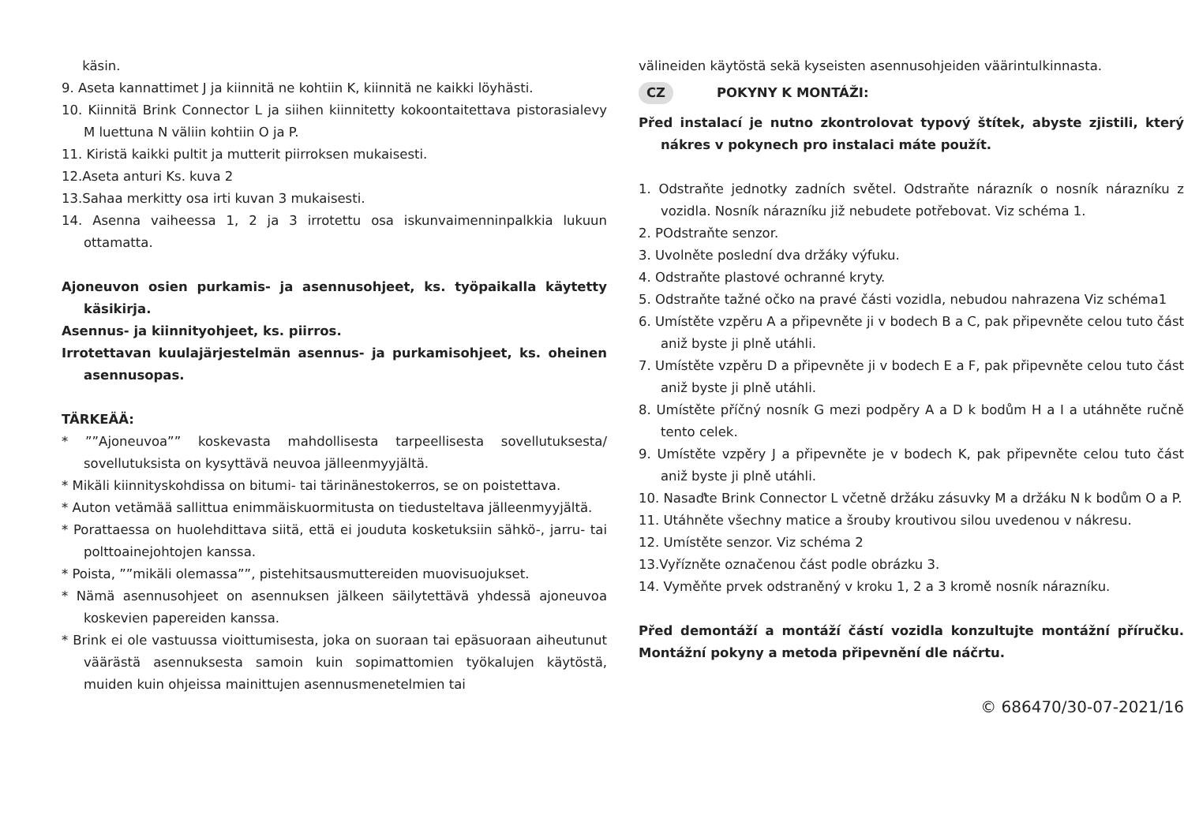käsin.
9. Aseta kannattimet J ja kiinnitä ne kohtiin K, kiinnitä ne kaikki löyhästi.
10. Kiinnitä Brink Connector L ja siihen kiinnitetty kokoontaitettava pistorasialevy M luettuna N väliin kohtiin O ja P.
11. Kiristä kaikki pultit ja mutterit piirroksen mukaisesti.
12.Aseta anturi Ks. kuva 2
13.Sahaa merkitty osa irti kuvan 3 mukaisesti.
14. Asenna vaiheessa 1, 2 ja 3 irrotettu osa iskunvaimenninpalkkia lukuun ottamatta.
Ajoneuvon osien purkamis- ja asennusohjeet, ks. työpaikalla käytetty käsikirja.
Asennus- ja kiinnityohjeet, ks. piirros.
Irrotettavan kuulajärjestelmän asennus- ja purkamisohjeet, ks. oheinen asennusopas.
TÄRKEÄÄ:
* ””Ajoneuvoa”” koskevasta mahdollisesta tarpeellisesta sovellutuksesta/ sovellutuksista on kysyttävä neuvoa jälleenmyyjältä.
* Mikäli kiinnityskohdissa on bitumi- tai tärinänestokerros, se on poistettava.
* Auton vetämää sallittua enimmäiskuormitusta on tiedusteltava jälleenmyyjältä.
* Porattaessa on huolehdittava siitä, että ei jouduta kosketuksiin sähkö-, jarru- tai polttoainejohtojen kanssa.
* Poista, ””mikäli olemassa””, pistehitsausmuttereiden muovisuojukset.
* Nämä asennusohjeet on asennuksen jälkeen säilytettävä yhdessä ajoneuvoa koskevien papereiden kanssa.
* Brink ei ole vastuussa vioittumisesta, joka on suoraan tai epäsuoraan aiheutunut väärästä asennuksesta samoin kuin sopimattomien työkalujen käytöstä, muiden kuin ohjeissa mainittujen asennusmenetelmien tai
välineiden käytöstä sekä kyseisten asennusohjeiden väärintulkinnasta.
CZ POKYNY K MONTÁŽI:
Před instalací je nutno zkontrolovat typový štítek, abyste zjistili, který nákres v pokynech pro instalaci máte použít.
1. Odstraňte jednotky zadních světel. Odstraňte nárazník o nosník nárazníku z vozidla. Nosník nárazníku již nebudete potřebovat. Viz schéma 1.
2. POdstraňte senzor.
3. Uvolněte poslední dva držáky výfuku.
4. Odstraňte plastové ochranné kryty.
5. Odstraňte tažné očko na pravé části vozidla, nebudou nahrazena Viz schéma1
6. Umístěte vzpěru A a připevněte ji v bodech B a C, pak připevněte celou tuto část aniž byste ji plně utáhli.
7. Umístěte vzpěru D a připevněte ji v bodech E a F, pak připevněte celou tuto část aniž byste ji plně utáhli.
8. Umístěte příčný nosník G mezi podpěry A a D k bodům H a I a utáhněte ručně tento celek.
9. Umístěte vzpěry J a připevněte je v bodech K, pak připevněte celou tuto část aniž byste ji plně utáhli.
10. Nasaďte Brink Connector L včetně držáku zásuvky M a držáku N k bodům O a P.
11. Utáhněte všechny matice a šrouby kroutivou silou uvedenou v nákresu.
12. Umístěte senzor. Viz schéma 2
13.Vyřízněte označenou část podle obrázku 3.
14. Vyměňte prvek odstraněný v kroku 1, 2 a 3 kromě nosník nárazníku.
Před demontáží a montáží částí vozidla konzultujte montážní příručku. Montážní pokyny a metoda připevnění dle náčrtu.
© 686470/30-07-2021/16